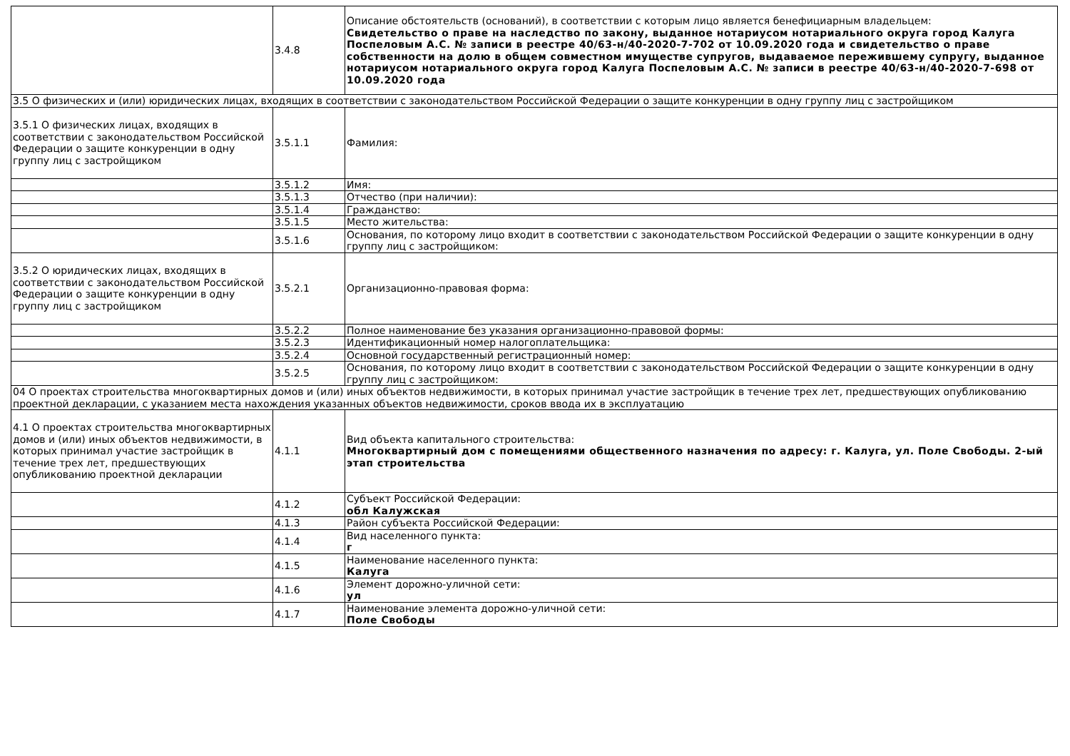| | 3.4.8 | Описание обстоятельств (оснований), в соответствии с которым лицо является бенефициарным владельцем: Свидетельство о праве на наследство по закону, выданное нотариусом нотариального округа город Калуга Поспеловым А.С. № записи в реестре 40/63-н/40-2020-7-702 от 10.09.2020 года и свидетельство о праве собственности на долю в общем совместном имуществе супругов, выдаваемое пережившему супругу, выданное нотариусом нотариального округа город Калуга Поспеловым А.С. № записи в реестре 40/63-н/40-2020-7-698 от 10.09.2020 года |
| 3.5 О физических и (или) юридических лицах, входящих в соответствии с законодательством Российской Федерации о защите конкуренции в одну группу лиц с застройщиком | | |
| 3.5.1 О физических лицах, входящих в соответствии с законодательством Российской Федерации о защите конкуренции в одну группу лиц с застройщиком | 3.5.1.1 | Фамилия: |
| | 3.5.1.2 | Имя: |
| | 3.5.1.3 | Отчество (при наличии): |
| | 3.5.1.4 | Гражданство: |
| | 3.5.1.5 | Место жительства: |
| | 3.5.1.6 | Основания, по которому лицо входит в соответствии с законодательством Российской Федерации о защите конкуренции в одну группу лиц с застройщиком: |
| 3.5.2 О юридических лицах, входящих в соответствии с законодательством Российской Федерации о защите конкуренции в одну группу лиц с застройщиком | 3.5.2.1 | Организационно-правовая форма: |
| | 3.5.2.2 | Полное наименование без указания организационно-правовой формы: |
| | 3.5.2.3 | Идентификационный номер налогоплательщика: |
| | 3.5.2.4 | Основной государственный регистрационный номер: |
| | 3.5.2.5 | Основания, по которому лицо входит в соответствии с законодательством Российской Федерации о защите конкуренции в одну группу лиц с застройщиком: |
| 04 О проектах строительства многоквартирных домов и (или) иных объектов недвижимости, в которых принимал участие застройщик в течение трех лет, предшествующих опубликованию проектной декларации, с указанием места нахождения указанных объектов недвижимости, сроков ввода их в эксплуатацию | | |
| 4.1 О проектах строительства многоквартирных домов и (или) иных объектов недвижимости, в которых принимал участие застройщик в течение трех лет, предшествующих опубликованию проектной декларации | 4.1.1 | Вид объекта капитального строительства: Многоквартирный дом с помещениями общественного назначения по адресу: г. Калуга, ул. Поле Свободы. 2-ый этап строительства |
| | 4.1.2 | Субъект Российской Федерации: обл Калужская |
| | 4.1.3 | Район субъекта Российской Федерации: |
| | 4.1.4 | Вид населенного пункта: г |
| | 4.1.5 | Наименование населенного пункта: Калуга |
| | 4.1.6 | Элемент дорожно-уличной сети: ул |
| | 4.1.7 | Наименование элемента дорожно-уличной сети: Поле Свободы |